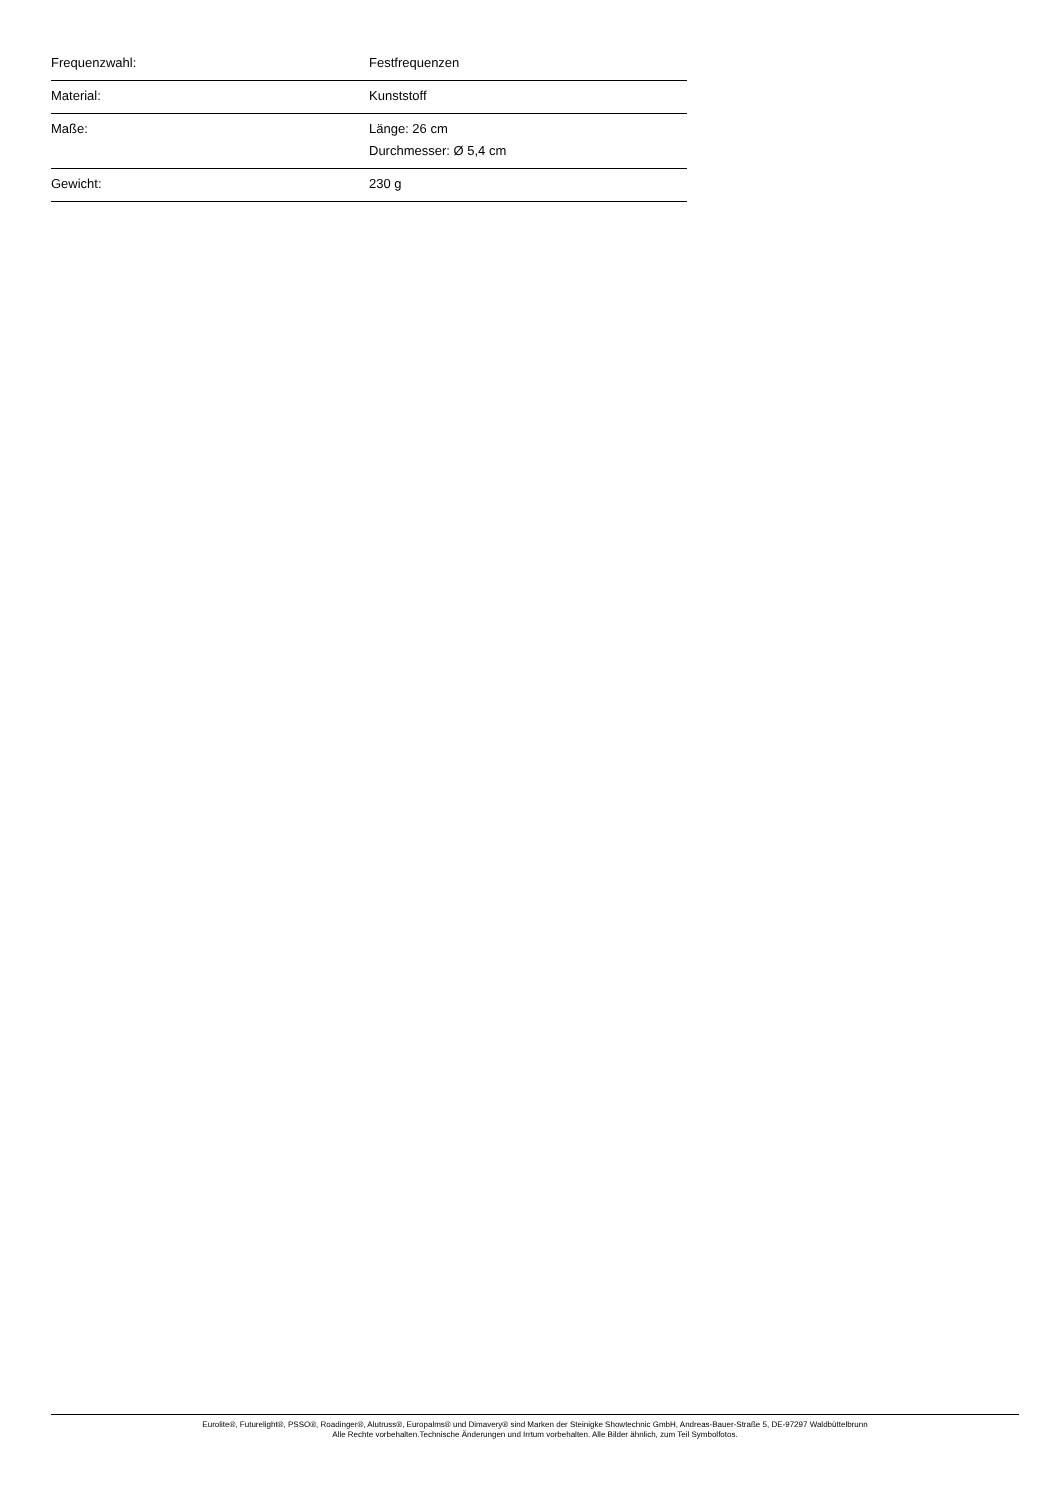| Frequenzwahl: | Festfrequenzen |
| Material: | Kunststoff |
| Maße: | Länge: 26 cm Durchmesser: Ø 5,4 cm |
| Gewicht: | 230 g |
Eurolite®, Futurelight®, PSSO®, Roadinger®, Alutruss®, Europalms® und Dimavery® sind Marken der Steinigke Showtechnic GmbH, Andreas-Bauer-Straße 5, DE-97297 Waldbüttelbrunn
Alle Rechte vorbehalten.Technische Änderungen und Irrtum vorbehalten. Alle Bilder ähnlich, zum Teil Symbolfotos.